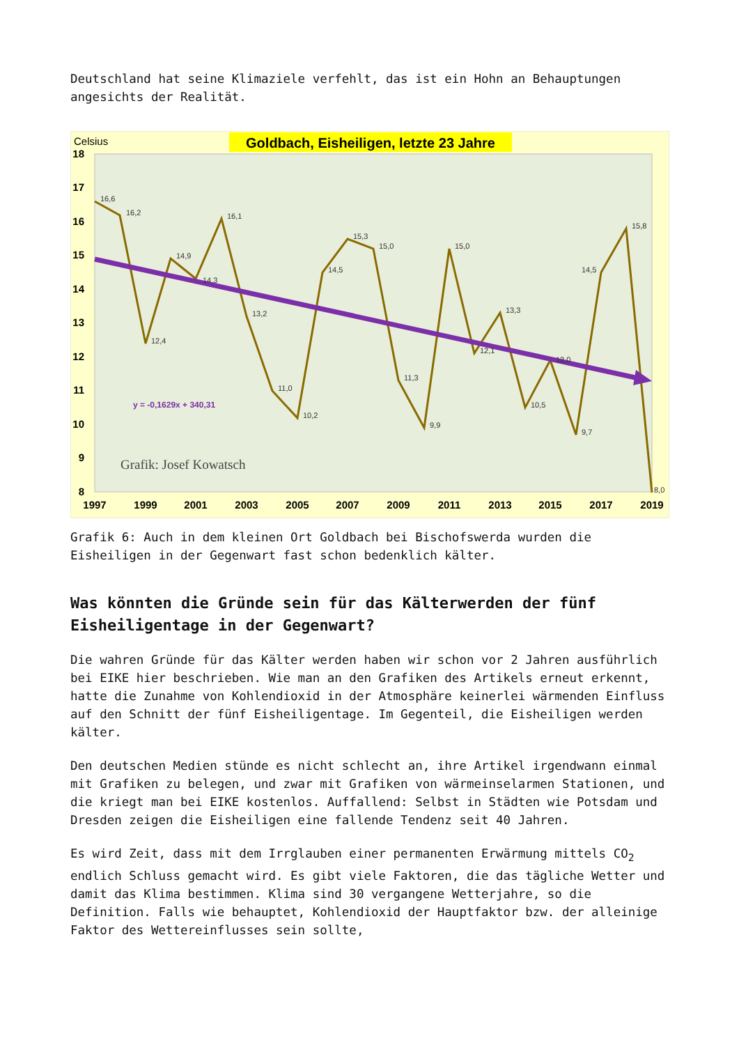Deutschland hat seine Klimaziele verfehlt, das ist ein Hohn an Behauptungen angesichts der Realität.
Goldbach, Eisheiligen, letzte 23 Jahre
Celsius
18
17
16
15
14
13
12
11
10
9
8
1997
1999
2001
2003
2005
2007
2009
2011
2013
2015
2017
2019
y = -0,1629x + 340,31
Grafik: Josef Kowatsch
16,6
16,2
12,4
14,9
14,3
16,1
13,2
11,0
10,2
14,5
15,3
15,0
11,3
9,9
15,0
12,1
13,3
10,5
12,0
9,7
14,5
15,8
8,0
Grafik 6: Auch in dem kleinen Ort Goldbach bei Bischofswerda wurden die Eisheiligen in der Gegenwart fast schon bedenklich kälter.
Was könnten die Gründe sein für das Kälterwerden der fünf Eisheiligentage in der Gegenwart?
Die wahren Gründe für das Kälter werden haben wir schon vor 2 Jahren ausführlich bei EIKE hier beschrieben. Wie man an den Grafiken des Artikels erneut erkennt, hatte die Zunahme von Kohlendioxid in der Atmosphäre keinerlei wärmenden Einfluss auf den Schnitt der fünf Eisheiligentage. Im Gegenteil, die Eisheiligen werden kälter.
Den deutschen Medien stünde es nicht schlecht an, ihre Artikel irgendwann einmal mit Grafiken zu belegen, und zwar mit Grafiken von wärmeinselarmen Stationen, und die kriegt man bei EIKE kostenlos. Auffallend: Selbst in Städten wie Potsdam und Dresden zeigen die Eisheiligen eine fallende Tendenz seit 40 Jahren.
Es wird Zeit, dass mit dem Irrglauben einer permanenten Erwärmung mittels CO<sub>2</sub> endlich Schluss gemacht wird. Es gibt viele Faktoren, die das tägliche Wetter und damit das Klima bestimmen. Klima sind 30 vergangene Wetterjahre, so die Definition. Falls wie behauptet, Kohlendioxid der Hauptfaktor bzw. der alleinige Faktor des Wettereinflusses sein sollte,